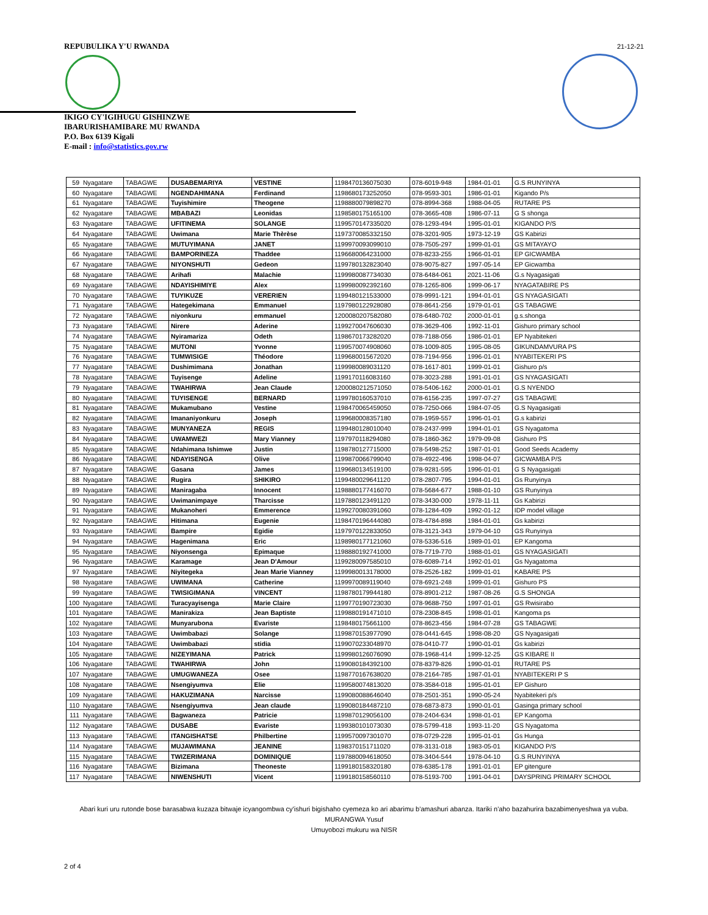REPUBULIKA Y'U RWANDA
IKIGO CY'IGIHUGU GISHINZWE
IBARURISHAMIBARE MU RWANDA
P.O. Box 6139 Kigali
E-mail : info@statistics.gov.rw
21-12-21
| 59 | Nyagatare | TABAGWE | DUSABEMARIYA | VESTINE | 1198470136075030 | 078-6019-948 | 1984-01-01 | G.S RUNYINYA |
| 60 | Nyagatare | TABAGWE | NGENDAHIMANA | Ferdinand | 1198680173252050 | 078-9593-301 | 1986-01-01 | Kigando P/s |
| 61 | Nyagatare | TABAGWE | Tuyishimire | Theogene | 1198880079898270 | 078-8994-368 | 1988-04-05 | RUTARE PS |
| 62 | Nyagatare | TABAGWE | MBABAZI | Leonidas | 1198580175165100 | 078-3665-408 | 1986-07-11 | G S shonga |
| 63 | Nyagatare | TABAGWE | UFITINEMA | SOLANGE | 1199570147335020 | 078-1293-494 | 1995-01-01 | KIGANDO P/S |
| 64 | Nyagatare | TABAGWE | Uwimana | Marie Thèrèse | 1197370085332150 | 078-3201-905 | 1973-12-19 | GS Kabirizi |
| 65 | Nyagatare | TABAGWE | MUTUYIMANA | JANET | 1199970093099010 | 078-7505-297 | 1999-01-01 | GS MITAYAYO |
| 66 | Nyagatare | TABAGWE | BAMPORINEZA | Thaddee | 1196680064231000 | 078-8233-255 | 1966-01-01 | EP GICWAMBA |
| 67 | Nyagatare | TABAGWE | NIYONSHUTI | Gedeon | 1199780132823040 | 078-9075-827 | 1997-05-14 | EP Gicwamba |
| 68 | Nyagatare | TABAGWE | Arihafi | Malachie | 1199980087734030 | 078-6484-061 | 2021-11-06 | G.s Nyagasigati |
| 69 | Nyagatare | TABAGWE | NDAYISHIMIYE | Alex | 1199980092392160 | 078-1265-806 | 1999-06-17 | NYAGATABIRE PS |
| 70 | Nyagatare | TABAGWE | TUYIKUZE | VERERIEN | 1199480121533000 | 078-9991-121 | 1994-01-01 | GS NYAGASIGATI |
| 71 | Nyagatare | TABAGWE | Hategekimana | Emmanuel | 1197980122928080 | 078-8641-256 | 1979-01-01 | GS TABAGWE |
| 72 | Nyagatare | TABAGWE | niyonkuru | emmanuel | 1200080207582080 | 078-6480-702 | 2000-01-01 | g.s.shonga |
| 73 | Nyagatare | TABAGWE | Nirere | Aderine | 1199270047606030 | 078-3629-406 | 1992-11-01 | Gishuro primary school |
| 74 | Nyagatare | TABAGWE | Nyiramariza | Odeth | 1198670173282020 | 078-7188-056 | 1986-01-01 | EP Nyabitekeri |
| 75 | Nyagatare | TABAGWE | MUTONI | Yvonne | 1199570074908060 | 078-1009-805 | 1995-08-05 | GIKUNDAMVURA PS |
| 76 | Nyagatare | TABAGWE | TUMWISIGE | Théodore | 1199680015672020 | 078-7194-956 | 1996-01-01 | NYABITEKERI PS |
| 77 | Nyagatare | TABAGWE | Dushimimana | Jonathan | 1199980089031120 | 078-1617-801 | 1999-01-01 | Gishuro p/s |
| 78 | Nyagatare | TABAGWE | Tuyisenge | Adeline | 1199170116083160 | 078-3023-288 | 1991-01-01 | GS NYAGASIGATI |
| 79 | Nyagatare | TABAGWE | TWAHIRWA | Jean Claude | 1200080212571050 | 078-5406-162 | 2000-01-01 | G.S NYENDO |
| 80 | Nyagatare | TABAGWE | TUYISENGE | BERNARD | 1199780160537010 | 078-6156-235 | 1997-07-27 | GS TABAGWE |
| 81 | Nyagatare | TABAGWE | Mukamubano | Vestine | 1198470065459050 | 078-7250-066 | 1984-07-05 | G.S Nyagasigati |
| 82 | Nyagatare | TABAGWE | Imananiyonkuru | Joseph | 1199680008357180 | 078-1959-557 | 1996-01-01 | G.s kabirizi |
| 83 | Nyagatare | TABAGWE | MUNYANEZA | REGIS | 1199480128010040 | 078-2437-999 | 1994-01-01 | GS Nyagatoma |
| 84 | Nyagatare | TABAGWE | UWAMWEZI | Mary Vianney | 1197970118294080 | 078-1860-362 | 1979-09-08 | Gishuro PS |
| 85 | Nyagatare | TABAGWE | Ndahimana Ishimwe | Justin | 1198780127715000 | 078-5498-252 | 1987-01-01 | Good Seeds Academy |
| 86 | Nyagatare | TABAGWE | NDAYISENGA | Olive | 1199870066799040 | 078-4922-496 | 1998-04-07 | GICWAMBA P/S |
| 87 | Nyagatare | TABAGWE | Gasana | James | 1199680134519100 | 078-9281-595 | 1996-01-01 | G S Nyagasigati |
| 88 | Nyagatare | TABAGWE | Rugira | SHIKIRO | 1199480029641120 | 078-2807-795 | 1994-01-01 | Gs Runyinya |
| 89 | Nyagatare | TABAGWE | Maniragaba | Innocent | 1198880177416070 | 078-5684-677 | 1988-01-10 | GS Runyinya |
| 90 | Nyagatare | TABAGWE | Uwimanimpaye | Tharcisse | 1197880123491120 | 078-3430-000 | 1978-11-11 | Gs Kabirizi |
| 91 | Nyagatare | TABAGWE | Mukanoheri | Emmerence | 1199270080391060 | 078-1284-409 | 1992-01-12 | IDP model village |
| 92 | Nyagatare | TABAGWE | Hitimana | Eugenie | 1198470196444080 | 078-4784-898 | 1984-01-01 | Gs kabirizi |
| 93 | Nyagatare | TABAGWE | Bampire | Egidie | 1197970122833050 | 078-3121-343 | 1979-04-10 | GS Runyinya |
| 94 | Nyagatare | TABAGWE | Hagenimana | Eric | 1198980177121060 | 078-5336-516 | 1989-01-01 | EP Kangoma |
| 95 | Nyagatare | TABAGWE | Niyonsenga | Epimaque | 1198880192741000 | 078-7719-770 | 1988-01-01 | GS NYAGASIGATI |
| 96 | Nyagatare | TABAGWE | Karamage | Jean D'Amour | 1199280097585010 | 078-6089-714 | 1992-01-01 | Gs Nyagatoma |
| 97 | Nyagatare | TABAGWE | Niyitegeka | Jean Marie Vianney | 1199980013178000 | 078-2526-182 | 1999-01-01 | KABARE PS |
| 98 | Nyagatare | TABAGWE | UWIMANA | Catherine | 1199970089119040 | 078-6921-248 | 1999-01-01 | Gishuro PS |
| 99 | Nyagatare | TABAGWE | TWISIGIMANA | VINCENT | 1198780179944180 | 078-8901-212 | 1987-08-26 | G.S SHONGA |
| 100 | Nyagatare | TABAGWE | Turacyayisenga | Marie Claire | 1199770190723030 | 078-9688-750 | 1997-01-01 | GS Rwisirabo |
| 101 | Nyagatare | TABAGWE | Manirakiza | Jean Baptiste | 1199880191471010 | 078-2308-845 | 1998-01-01 | Kangoma ps |
| 102 | Nyagatare | TABAGWE | Munyarubona | Evariste | 1198480175661100 | 078-8623-456 | 1984-07-28 | GS TABAGWE |
| 103 | Nyagatare | TABAGWE | Uwimbabazi | Solange | 1199870153977090 | 078-0441-645 | 1998-08-20 | GS Nyagasigati |
| 104 | Nyagatare | TABAGWE | Uwimbabazi | stidia | 1199070233048970 | 078-0410-77 | 1990-01-01 | Gs kabirizi |
| 105 | Nyagatare | TABAGWE | NIZEYIMANA | Patrick | 1199980126076090 | 078-1968-414 | 1999-12-25 | GS KIBARE II |
| 106 | Nyagatare | TABAGWE | TWAHIRWA | John | 1199080184392100 | 078-8379-826 | 1990-01-01 | RUTARE PS |
| 107 | Nyagatare | TABAGWE | UMUGWANEZA | Osee | 1198770167638020 | 078-2164-785 | 1987-01-01 | NYABITEKERI P S |
| 108 | Nyagatare | TABAGWE | Nsengiyumva | Elie | 1199580074813020 | 078-3584-018 | 1995-01-01 | EP Gishuro |
| 109 | Nyagatare | TABAGWE | HAKUZIMANA | Narcisse | 1199080088646040 | 078-2501-351 | 1990-05-24 | Nyabitekeri p/s |
| 110 | Nyagatare | TABAGWE | Nsengiyumva | Jean claude | 1199080184487210 | 078-6873-873 | 1990-01-01 | Gasinga primary school |
| 111 | Nyagatare | TABAGWE | Bagwaneza | Patricie | 1199870129056100 | 078-2404-634 | 1998-01-01 | EP Kangoma |
| 112 | Nyagatare | TABAGWE | DUSABE | Evariste | 1199380101073030 | 078-5799-418 | 1993-11-20 | GS Nyagatoma |
| 113 | Nyagatare | TABAGWE | ITANGISHATSE | Philbertine | 1199570097301070 | 078-0729-228 | 1995-01-01 | Gs Hunga |
| 114 | Nyagatare | TABAGWE | MUJAWIMANA | JEANINE | 1198370151711020 | 078-3131-018 | 1983-05-01 | KIGANDO P/S |
| 115 | Nyagatare | TABAGWE | TWIZERIMANA | DOMINIQUE | 1197880094618050 | 078-3404-544 | 1978-04-10 | G.S RUNYINYA |
| 116 | Nyagatare | TABAGWE | Bizimana | Theoneste | 1199180158320180 | 078-6385-178 | 1991-01-01 | EP gitengure |
| 117 | Nyagatare | TABAGWE | NIWENSHUTI | Vicent | 1199180158560110 | 078-5193-700 | 1991-04-01 | DAYSPRING PRIMARY SCHOOL |
Abari kuri uru rutonde bose barasabwa kuzaza bitwaje icyangombwa cy'ishuri bigishaho cyemeza ko ari abarimu b'amashuri abanza. Itariki n'aho bazahurira bazabimenyeshwa ya vuba.
MURANGWA Yusuf
Umuyobozi mukuru wa NISR
2 of 4